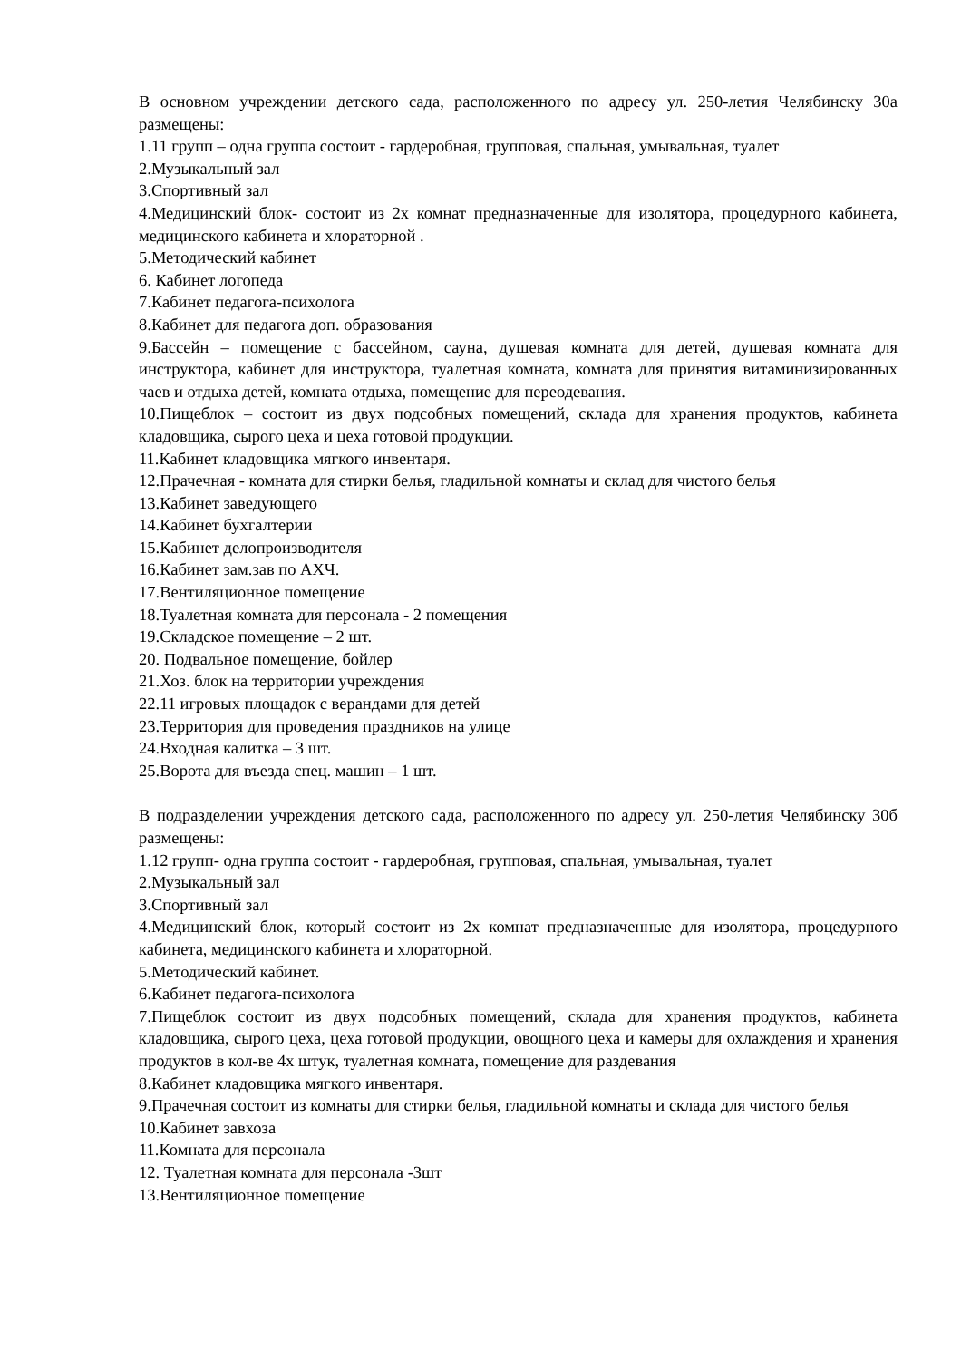В основном учреждении детского сада, расположенного по адресу ул. 250-летия Челябинску 30а размещены:
1.11 групп – одна группа состоит - гардеробная, групповая, спальная, умывальная, туалет
2.Музыкальный зал
3.Спортивный зал
4.Медицинский блок- состоит из 2х комнат предназначенные для изолятора, процедурного кабинета, медицинского кабинета и хлораторной .
5.Методический кабинет
6. Кабинет логопеда
7.Кабинет педагога-психолога
8.Кабинет для педагога доп. образования
9.Бассейн – помещение с бассейном, сауна, душевая комната для детей, душевая комната для инструктора, кабинет для инструктора, туалетная комната, комната для принятия витаминизированных чаев и отдыха детей, комната отдыха, помещение для переодевания.
10.Пищеблок – состоит из двух подсобных помещений, склада для хранения продуктов, кабинета кладовщика, сырого цеха и цеха готовой продукции.
11.Кабинет кладовщика мягкого инвентаря.
12.Прачечная - комната для стирки белья, гладильной комнаты и склад для чистого белья
13.Кабинет заведующего
14.Кабинет бухгалтерии
15.Кабинет делопроизводителя
16.Кабинет зам.зав по АХЧ.
17.Вентиляционное помещение
18.Туалетная комната для персонала - 2 помещения
19.Складское помещение – 2 шт.
20. Подвальное помещение, бойлер
21.Хоз. блок на территории учреждения
22.11 игровых площадок с верандами для детей
23.Территория для проведения праздников на улице
24.Входная калитка – 3 шт.
25.Ворота для въезда спец. машин – 1 шт.
В подразделении учреждения детского сада, расположенного по адресу ул. 250-летия Челябинску 30б размещены:
1.12 групп- одна группа состоит - гардеробная, групповая, спальная, умывальная, туалет
2.Музыкальный зал
3.Спортивный зал
4.Медицинский блок, который состоит из 2х комнат предназначенные для изолятора, процедурного кабинета, медицинского кабинета и хлораторной.
5.Методический кабинет.
6.Кабинет педагога-психолога
7.Пищеблок состоит из двух подсобных помещений, склада для хранения продуктов, кабинета кладовщика, сырого цеха, цеха готовой продукции, овощного цеха и камеры для охлаждения и хранения продуктов в кол-ве 4х штук, туалетная комната, помещение для раздевания
8.Кабинет кладовщика мягкого инвентаря.
9.Прачечная состоит из комнаты для стирки белья, гладильной комнаты и склада для чистого белья
10.Кабинет завхоза
11.Комната для персонала
12. Туалетная комната для персонала -3шт
13.Вентиляционное помещение